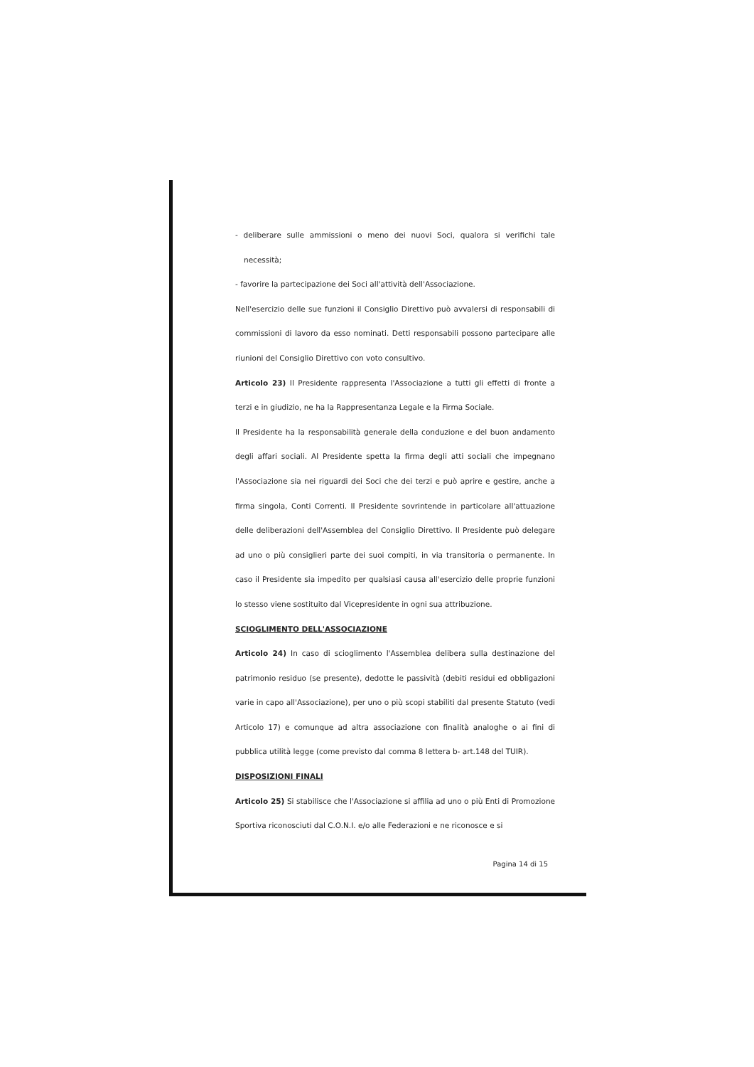- deliberare sulle ammissioni o meno dei nuovi Soci, qualora si verifichi tale necessità;
- favorire la partecipazione dei Soci all'attività dell'Associazione.
Nell'esercizio delle sue funzioni il Consiglio Direttivo può avvalersi di responsabili di commissioni di lavoro da esso nominati. Detti responsabili possono partecipare alle riunioni del Consiglio Direttivo con voto consultivo.
Articolo 23) Il Presidente rappresenta l'Associazione a tutti gli effetti di fronte a terzi e in giudizio, ne ha la Rappresentanza Legale e la Firma Sociale.
Il Presidente ha la responsabilità generale della conduzione e del buon andamento degli affari sociali. Al Presidente spetta la firma degli atti sociali che impegnano l'Associazione sia nei riguardi dei Soci che dei terzi e può aprire e gestire, anche a firma singola, Conti Correnti. Il Presidente sovrintende in particolare all'attuazione delle deliberazioni dell'Assemblea del Consiglio Direttivo. Il Presidente può delegare ad uno o più consiglieri parte dei suoi compiti, in via transitoria o permanente. In caso il Presidente sia impedito per qualsiasi causa all'esercizio delle proprie funzioni lo stesso viene sostituito dal Vicepresidente in ogni sua attribuzione.
SCIOGLIMENTO DELL'ASSOCIAZIONE
Articolo 24) In caso di scioglimento l'Assemblea delibera sulla destinazione del patrimonio residuo (se presente), dedotte le passività (debiti residui ed obbligazioni varie in capo all'Associazione), per uno o più scopi stabiliti dal presente Statuto (vedi Articolo 17) e comunque ad altra associazione con finalità analoghe o ai fini di pubblica utilità legge (come previsto dal comma 8 lettera b- art.148 del TUIR).
DISPOSIZIONI FINALI
Articolo 25) Si stabilisce che l'Associazione si affilia ad uno o più Enti di Promozione Sportiva riconosciuti dal C.O.N.I. e/o alle Federazioni e ne riconosce e si
Pagina 14 di 15